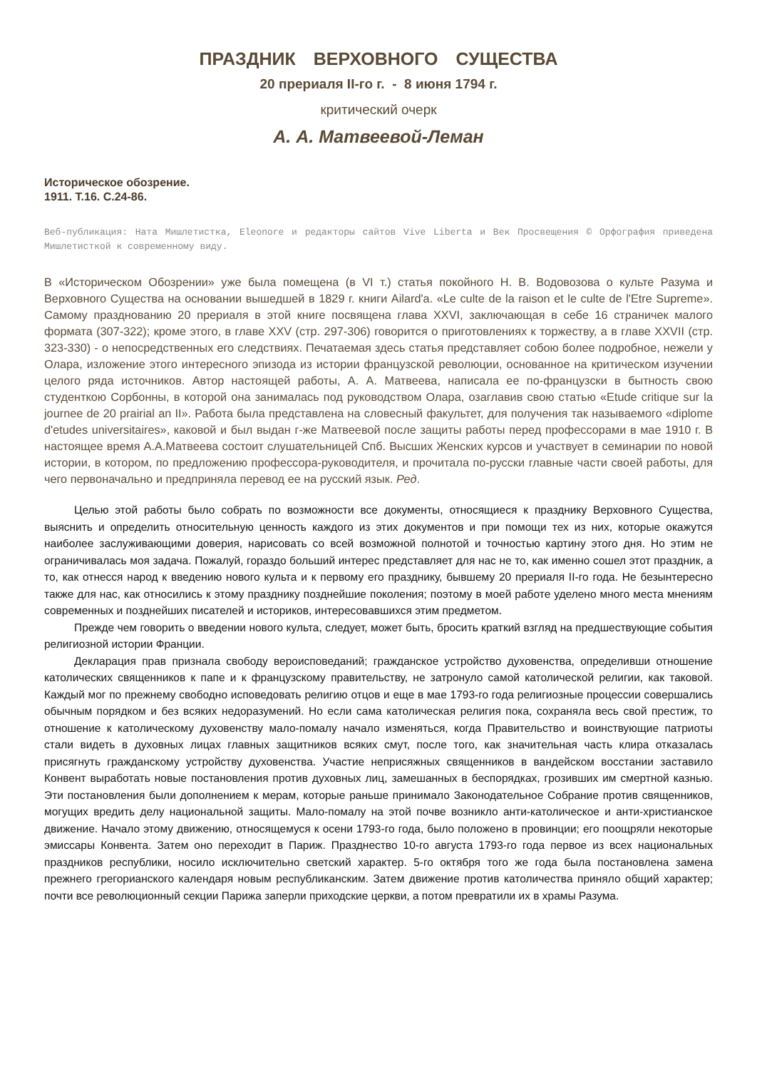ПРАЗДНИК ВЕРХОВНОГО СУЩЕСТВА
20 прериаля II-го г. - 8 июня 1794 г.
критический очерк
А. А. Матвеевой-Леман
Историческое обозрение.
1911. Т.16. С.24-86.
Веб-публикация: Ната Мишлетистка, Eleonore и редакторы сайтов Vive Liberta и Век Просвещения © Орфография приведена Мишлетисткой к современному виду.
В «Историческом Обозрении» уже была помещена (в VI т.) статья покойного Н. В. Водовозова о культе Разума и Верховного Существа на основании вышедшей в 1829 г. книги Ailard'a. «Le culte de la raison et le culte de l'Etre Supreme». Самому празднованию 20 прериаля в этой книге посвящена глава XXVI, заключающая в себе 16 страничек малого формата (307-322); кроме этого, в главе XXV (стр. 297-306) говорится о приготовлениях к торжеству, а в главе XXVII (стр. 323-330) - о непосредственных его следствиях. Печатаемая здесь статья представляет собою более подробное, нежели у Олара, изложение этого интересного эпизода из истории французской революции, основанное на критическом изучении целого ряда источников. Автор настоящей работы, А. А. Матвеева, написала ее по-французски в бытность свою студенткою Сорбонны, в которой она занималась под руководством Олара, озаглавив свою статью «Etude critique sur la journee de 20 prairial an II». Работа была представлена на словесный факультет, для получения так называемого «diplome d'etudes universitaires», каковой и был выдан г-же Матвеевой после защиты работы перед профессорами в мае 1910 г. В настоящее время А.А.Матвеева состоит слушательницей Спб. Высших Женских курсов и участвует в семинарии по новой истории, в котором, по предложению профессора-руководителя, и прочитала по-русски главные части своей работы, для чего первоначально и предприняла перевод ее на русский язык. Ред.
Целью этой работы было собрать по возможности все документы, относящиеся к празднику Верховного Существа, выяснить и определить относительную ценность каждого из этих документов и при помощи тех из них, которые окажутся наиболее заслуживающими доверия, нарисовать со всей возможной полнотой и точностью картину этого дня. Но этим не ограничивалась моя задача. Пожалуй, гораздо больший интерес представляет для нас не то, как именно сошел этот праздник, а то, как отнесся народ к введению нового культа и к первому его празднику, бывшему 20 прериаля II-го года. Не безынтересно также для нас, как относились к этому празднику позднейшие поколения; поэтому в моей работе уделено много места мнениям современных и позднейших писателей и историков, интересовавшихся этим предметом.
Прежде чем говорить о введении нового культа, следует, может быть, бросить краткий взгляд на предшествующие события религиозной истории Франции.
Декларация прав признала свободу вероисповеданий; гражданское устройство духовенства, определивши отношение католических священников к папе и к французскому правительству, не затронуло самой католической религии, как таковой. Каждый мог по прежнему свободно исповедовать религию отцов и еще в мае 1793-го года религиозные процессии совершались обычным порядком и без всяких недоразумений. Но если сама католическая религия пока, сохраняла весь свой престиж, то отношение к католическому духовенству мало-помалу начало изменяться, когда Правительство и воинствующие патриоты стали видеть в духовных лицах главных защитников всяких смут, после того, как значительная часть клира отказалась присягнуть гражданскому устройству духовенства. Участие неприсяжных священников в вандейском восстании заставило Конвент выработать новые постановления против духовных лиц, замешанных в беспорядках, грозивших им смертной казнью. Эти постановления были дополнением к мерам, которые раньше принимало Законодательное Собрание против священников, могущих вредить делу национальной защиты. Мало-помалу на этой почве возникло анти-католическое и анти-христианское движение. Начало этому движению, относящемуся к осени 1793-го года, было положено в провинции; его поощряли некоторые эмиссары Конвента. Затем оно переходит в Париж. Празднество 10-го августа 1793-го года первое из всех национальных праздников республики, носило исключительно светский характер. 5-го октября того же года была постановлена замена прежнего грегорианского календаря новым республиканским. Затем движение против католичества приняло общий характер; почти все революционный секции Парижа заперли приходские церкви, а потом превратили их в храмы Разума.